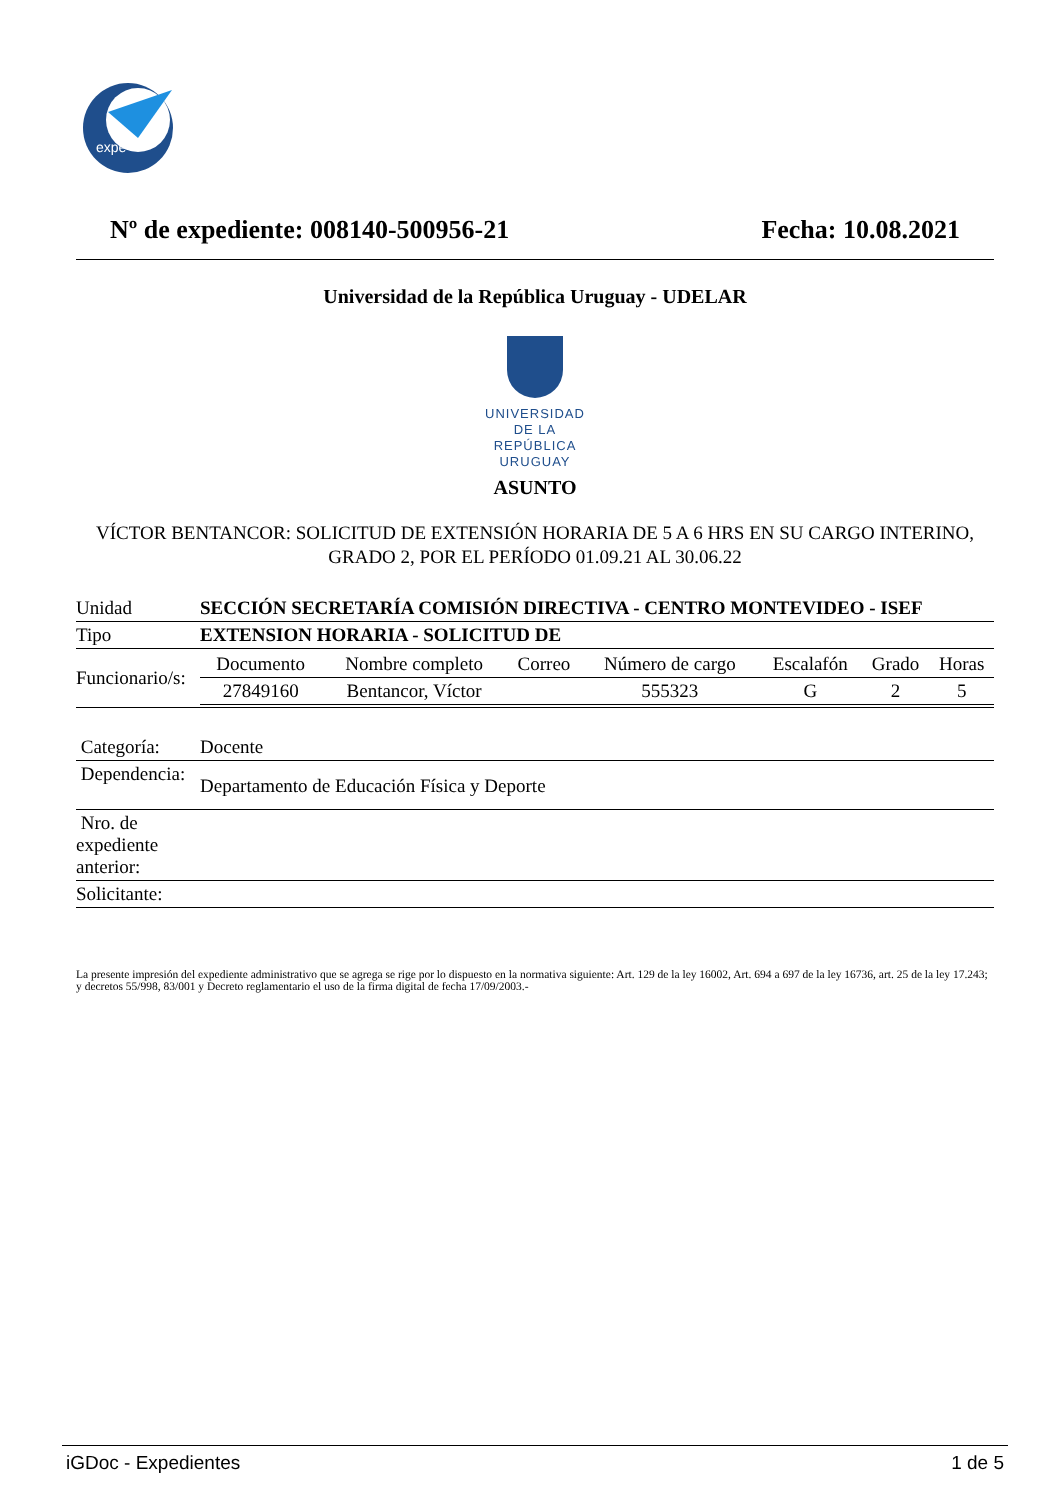expe+
Nº de expediente: 008140-500956-21 Fecha: 10.08.2021
Universidad de la República Uruguay - UDELAR
UNIVERSIDAD
DE LA REPÚBLICA
URUGUAY
ASUNTO
VÍCTOR BENTANCOR: SOLICITUD DE EXTENSIÓN HORARIA DE 5 A 6 HRS EN SU CARGO INTERINO, GRADO 2, POR EL PERÍODO 01.09.21 AL 30.06.22
| Unidad | SECCIÓN SECRETARÍA COMISIÓN DIRECTIVA - CENTRO MONTEVIDEO - ISEF |
| Tipo | EXTENSION HORARIA - SOLICITUD DE |
| Funcionario/s: | / Documento / Nombre completo / Correo / Número de cargo / Escalafón / Grado / Horas / / 27849160 / Bentancor, Víctor / / 555323 / G / 2 / 5 / |
| Categoría: | Docente |
| Dependencia: | Departamento de Educación Física y Deporte |
| Nro. de expediente anterior: | |
| Solicitante: | |
La presente impresión del expediente administrativo que se agrega se rige por lo dispuesto en la normativa siguiente: Art. 129 de la ley 16002, Art. 694 a 697 de la ley 16736, art. 25 de la ley 17.243; y decretos 55/998, 83/001 y Decreto reglamentario el uso de la firma digital de fecha 17/09/2003.-
iGDoc - Expedientes 1 de 5